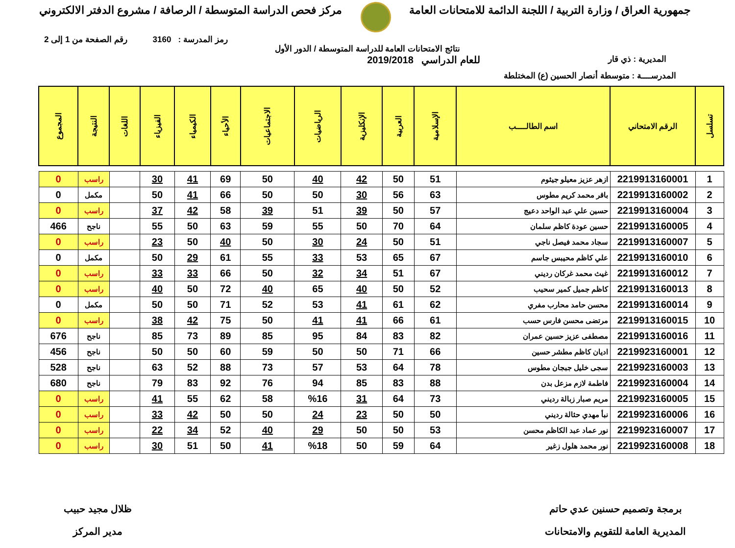جمهورية العراق / وزارة التربية / اللجنة الدائمة للامتحانات العامة
مركز فحص الدراسة المتوسطة / الرصافة / مشروع الدفتر الالكتروني
رمز المدرسة : 3160 رقم الصفحة من 1 إلى 2
نتائج الامتحانات العامة للدراسة المتوسطة / الدور الأول
المديرية : ذي قار
للعام الدراسي 2019/2018
المدرســــة : متوسطة أنصار الحسين (ع) المختلطة
| تسلسل | الرقم الامتحاني | اسم الطالــــب | الإسلامية | العربية | الإنكليزية | الرياضيات | الاجتماعيات | الأحياء | الكيمياء | الفيزياء | اللغات | النتيجة | المجموع |
| --- | --- | --- | --- | --- | --- | --- | --- | --- | --- | --- | --- | --- | --- |
| 1 | 2219913160001 | ازهر عزيز معيلو جيثوم | 51 | 50 | 42 | 40 | 50 | 69 | 41 | 30 | | راسب | 0 |
| 2 | 2219913160002 | باقر محمد كريم مطوس | 63 | 56 | 30 | 50 | 50 | 66 | 41 | 50 | | مكمل | 0 |
| 3 | 2219913160004 | حسين علي عبد الواحد دعيج | 57 | 50 | 39 | 51 | 39 | 58 | 42 | 37 | | راسب | 0 |
| 4 | 2219913160005 | حسين عودة كاظم سلمان | 64 | 70 | 50 | 55 | 59 | 63 | 50 | 55 | | ناجح | 466 |
| 5 | 2219913160007 | سجاد محمد فيصل ناجي | 51 | 50 | 24 | 30 | 50 | 40 | 50 | 23 | | راسب | 0 |
| 6 | 2219913160010 | علي كاظم محيبس جاسم | 67 | 65 | 53 | 33 | 55 | 61 | 29 | 50 | | مكمل | 0 |
| 7 | 2219913160012 | غيث محمد غركان رديني | 67 | 51 | 34 | 32 | 50 | 66 | 33 | 33 | | راسب | 0 |
| 8 | 2219913160013 | كاظم جميل كمير سحيب | 52 | 50 | 40 | 65 | 40 | 72 | 50 | 40 | | راسب | 0 |
| 9 | 2219913160014 | محسن حامد محارب مفري | 62 | 61 | 41 | 53 | 52 | 71 | 50 | 50 | | مكمل | 0 |
| 10 | 2219913160015 | مرتضى محسن فارس حسب | 61 | 66 | 41 | 41 | 50 | 75 | 42 | 38 | | راسب | 0 |
| 11 | 2219913160016 | مصطفى عزيز حسين عمران | 82 | 83 | 84 | 95 | 85 | 89 | 73 | 85 | | ناجح | 676 |
| 12 | 2219923160001 | اديان كاظم مطشر حسين | 66 | 71 | 50 | 50 | 59 | 60 | 50 | 50 | | ناجح | 456 |
| 13 | 2219923160003 | سجى خليل جبجان مطوس | 78 | 64 | 53 | 57 | 73 | 88 | 52 | 63 | | ناجح | 528 |
| 14 | 2219923160004 | فاطمة لازم مزعل بدن | 88 | 83 | 85 | 94 | 76 | 92 | 83 | 79 | | ناجح | 680 |
| 15 | 2219923160005 | مريم صبار زبالة رديني | 73 | 64 | 31 | %16 | 58 | 62 | 55 | 41 | | راسب | 0 |
| 16 | 2219923160006 | نبأ مهدي حثالة رديني | 50 | 50 | 23 | 24 | 50 | 50 | 42 | 33 | | راسب | 0 |
| 17 | 2219923160007 | نور عماد عبد الكاظم محسن | 53 | 50 | 50 | 29 | 40 | 52 | 34 | 22 | | راسب | 0 |
| 18 | 2219923160008 | نور محمد هلول زغير | 64 | 59 | 50 | %18 | 41 | 50 | 51 | 30 | | راسب | 0 |
برمجة وتصميم حسنين عدي حاتم
المديرية العامة للتقويم والامتحانات
ظلال مجيد حبيب
مدير المركز